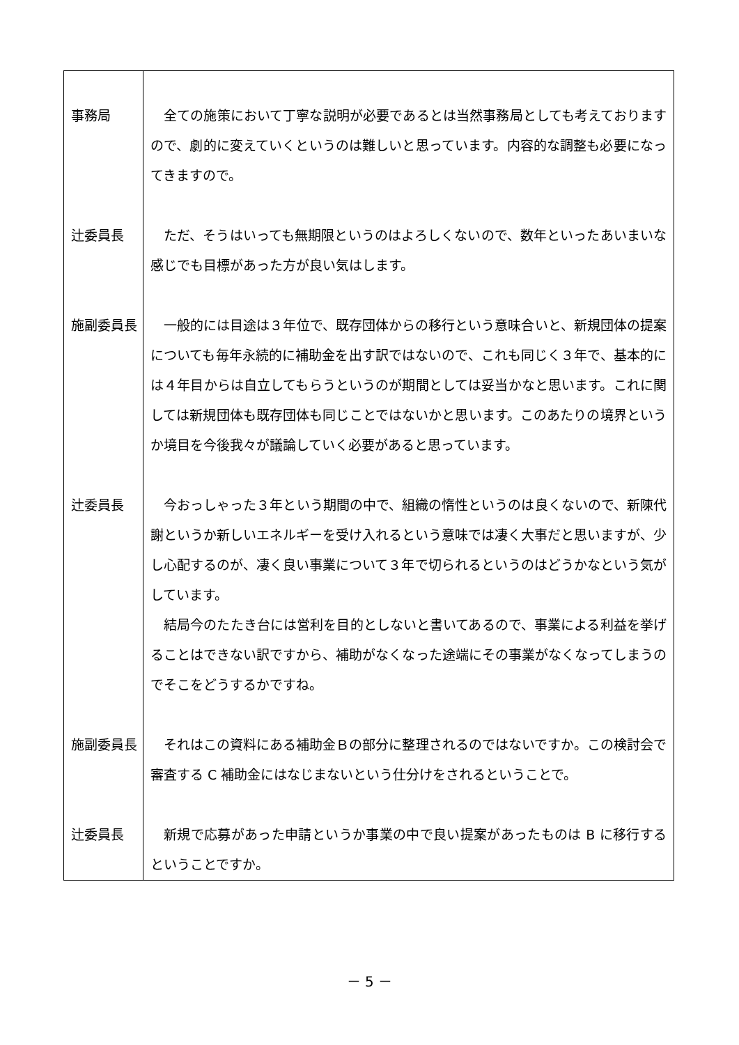| 事務局 | 全ての施策において丁寧な説明が必要であるとは当然事務局としても考えておりますので、劇的に変えていくというのは難しいと思っています。内容的な調整も必要になってきますので。 |
| 辻委員長 | ただ、そうはいっても無期限というのはよろしくないので、数年といったあいまいな感じでも目標があった方が良い気はします。 |
| 施副委員長 | 一般的には目途は３年位で、既存団体からの移行という意味合いと、新規団体の提案についても毎年永続的に補助金を出す訳ではないので、これも同じく３年で、基本的には４年目からは自立してもらうというのが期間としては妥当かなと思います。これに関しては新規団体も既存団体も同じことではないかと思います。このあたりの境界というか境目を今後我々が議論していく必要があると思っています。 |
| 辻委員長 | 今おっしゃった３年という期間の中で、組織の惰性というのは良くないので、新陳代謝というか新しいエネルギーを受け入れるという意味では凄く大事だと思いますが、少し心配するのが、凄く良い事業について３年で切られるというのはどうかなという気がしています。 結局今のたたき台には営利を目的としないと書いてあるので、事業による利益を挙げることはできない訳ですから、補助がなくなった途端にその事業がなくなってしまうのでそこをどうするかですね。 |
| 施副委員長 | それはこの資料にある補助金Ｂの部分に整理されるのではないですか。この検討会で審査する C 補助金にはなじまないという仕分けをされるということで。 |
| 辻委員長 | 新規で応募があった申請というか事業の中で良い提案があったものは B に移行するということですか。 |
－ 5 －